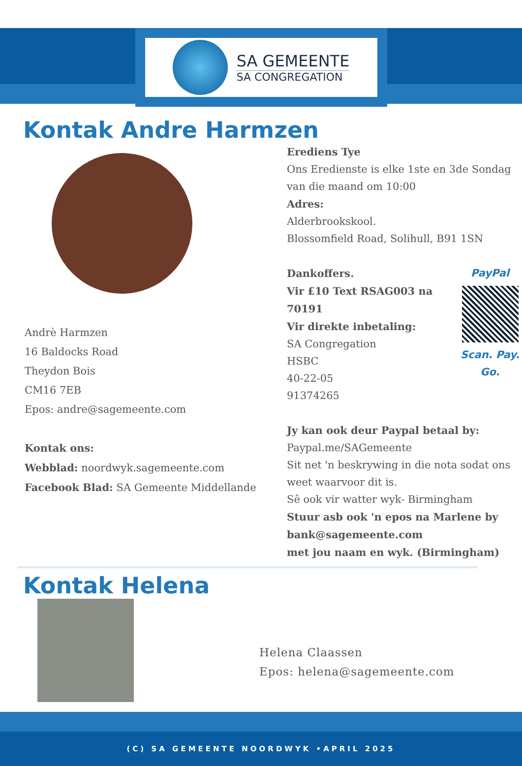SA GEMEENTE
SA CONGREGATION
Kontak Andre Harmzen
Andrè Harmzen
16 Baldocks Road
Theydon Bois
CM16 7EB
Epos: andre@sagemeente.com
Kontak ons:
Webblad: noordwyk.sagemeente.com
Facebook Blad: SA Gemeente Middellande
Erediens Tye
Ons Eredienste is elke 1ste en 3de Sondag van die maand om 10:00
Adres:
Alderbrookskool.
Blossomfield Road, Solihull, B91 1SN
PayPal
Scan. Pay. Go.
Dankoffers.
Vir £10 Text RSAG003 na 70191
Vir direkte inbetaling:
SA Congregation
HSBC
40-22-05
91374265
Jy kan ook deur Paypal betaal by:
Paypal.me/SAGemeente
Sit net 'n beskrywing in die nota sodat ons weet waarvoor dit is.
Sê ook vir watter wyk- Birmingham
Stuur asb ook 'n epos na Marlene by bank@sagemeente.com
met jou naam en wyk. (Birmingham)
Kontak Helena
Helena Claassen
Epos: helena@sagemeente.com
(C) SA GEMEENTE NOORDWYK •APRIL 2025